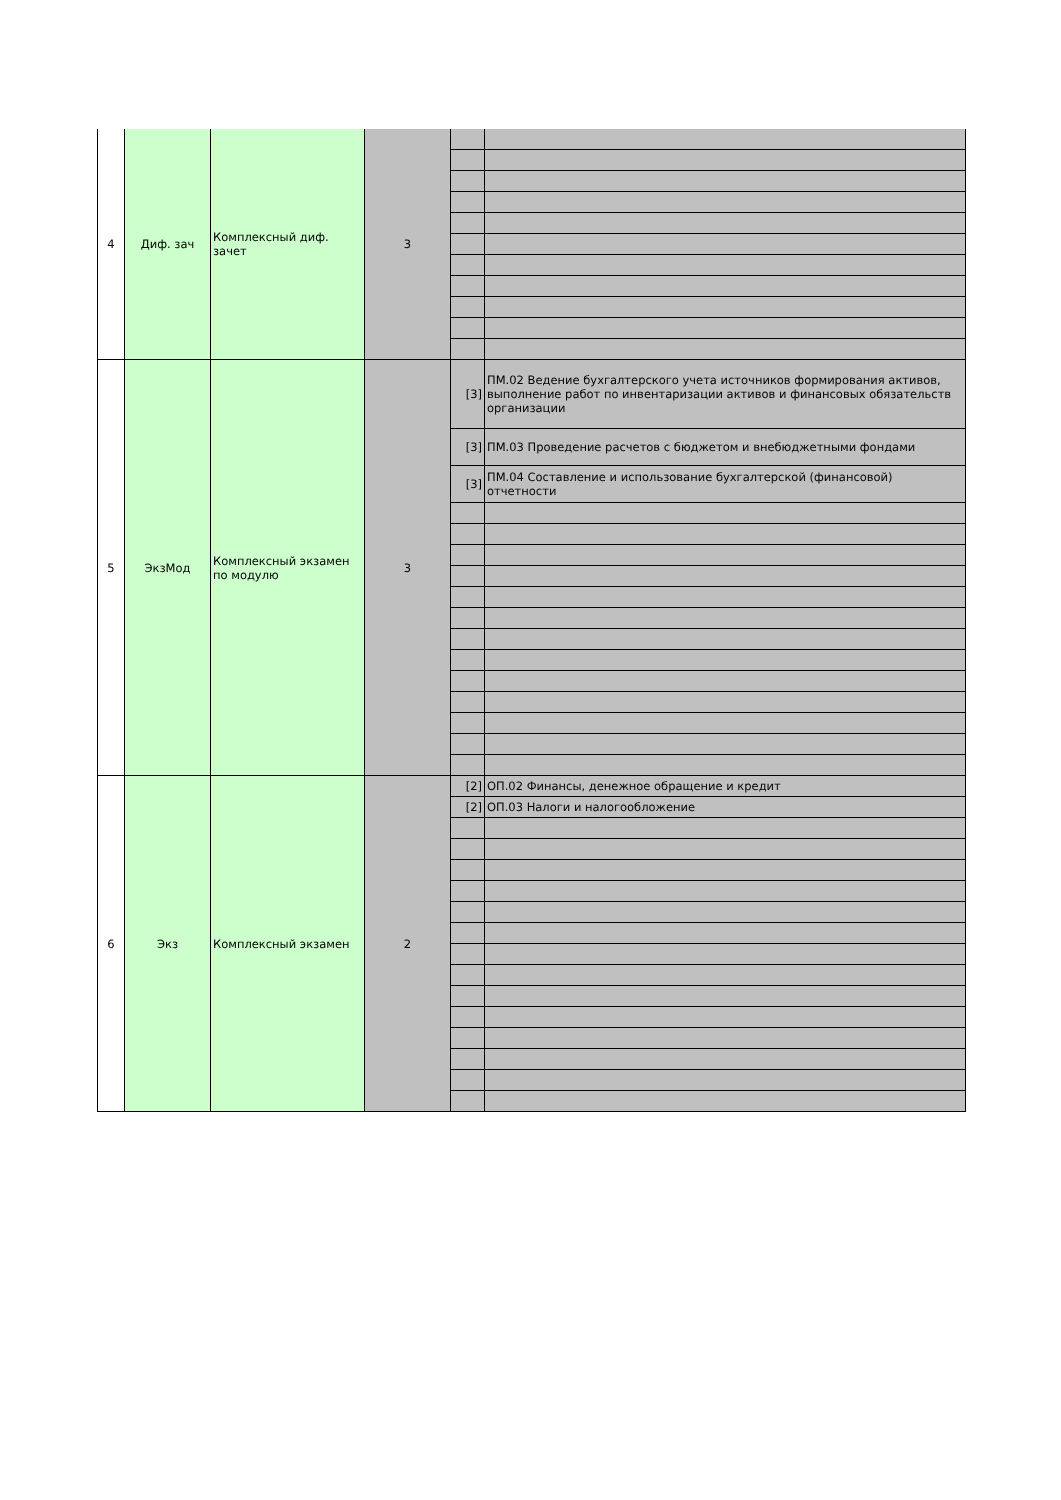| 4 | Диф. зач | Комплексный диф. зачет | 3 | | |
| 5 | ЭкзМод | Комплексный экзамен по модулю | 3 | [3] | ПМ.02 Ведение бухгалтерского учета источников формирования активов, выполнение работ по инвентаризации активов и финансовых обязательств организации |
| | | | | [3] | ПМ.03 Проведение расчетов с бюджетом и внебюджетными фондами |
| | | | | [3] | ПМ.04 Составление и использование бухгалтерской (финансовой) отчетности |
| 6 | Экз | Комплексный экзамен | 2 | [2] | ОП.02 Финансы, денежное обращение и кредит |
| | | | | [2] | ОП.03 Налоги и налогообложение |